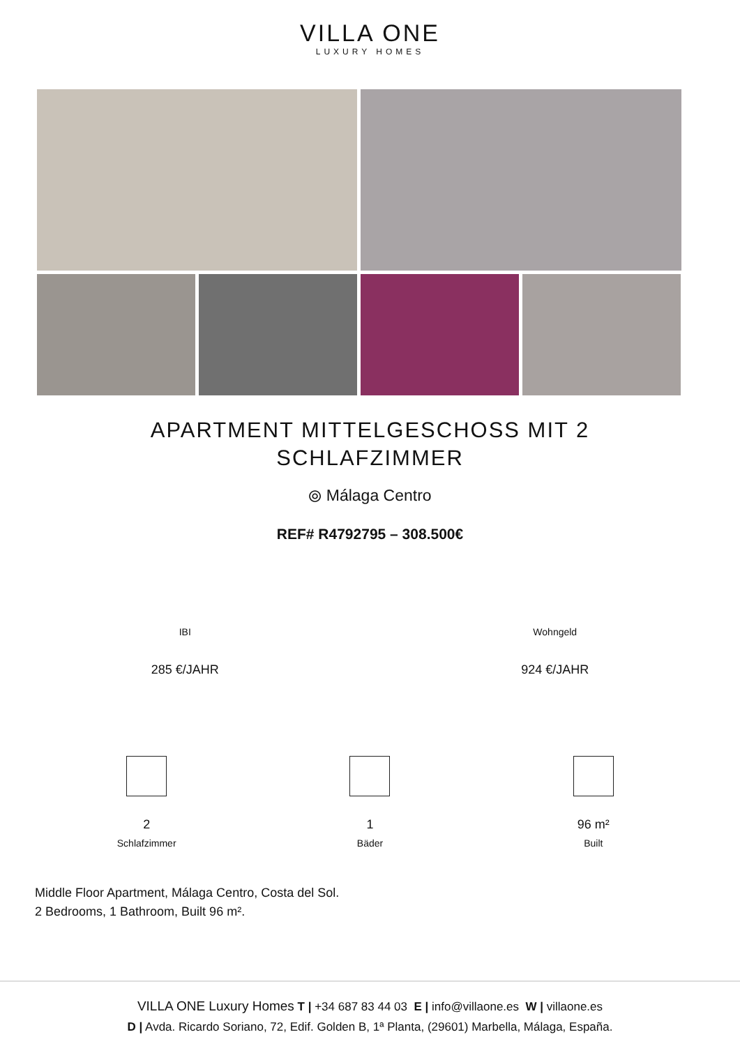VILLA ONE
LUXURY HOMES
APARTMENT MITTELGESCHOSS MIT 2 SCHLAFZIMMER
⦾ Málaga Centro
REF# R4792795 – 308.500€
IBI
285 €/JAHR
Wohngeld
924 €/JAHR
2
Schlafzimmer
1
Bäder
96 m²
Built
Middle Floor Apartment, Málaga Centro, Costa del Sol.
2 Bedrooms, 1 Bathroom, Built 96 m².
VILLA ONE Luxury Homes T | +34 687 83 44 03 E | info@villaone.es W | villaone.es
D | Avda. Ricardo Soriano, 72, Edif. Golden B, 1ª Planta, (29601) Marbella, Málaga, España.